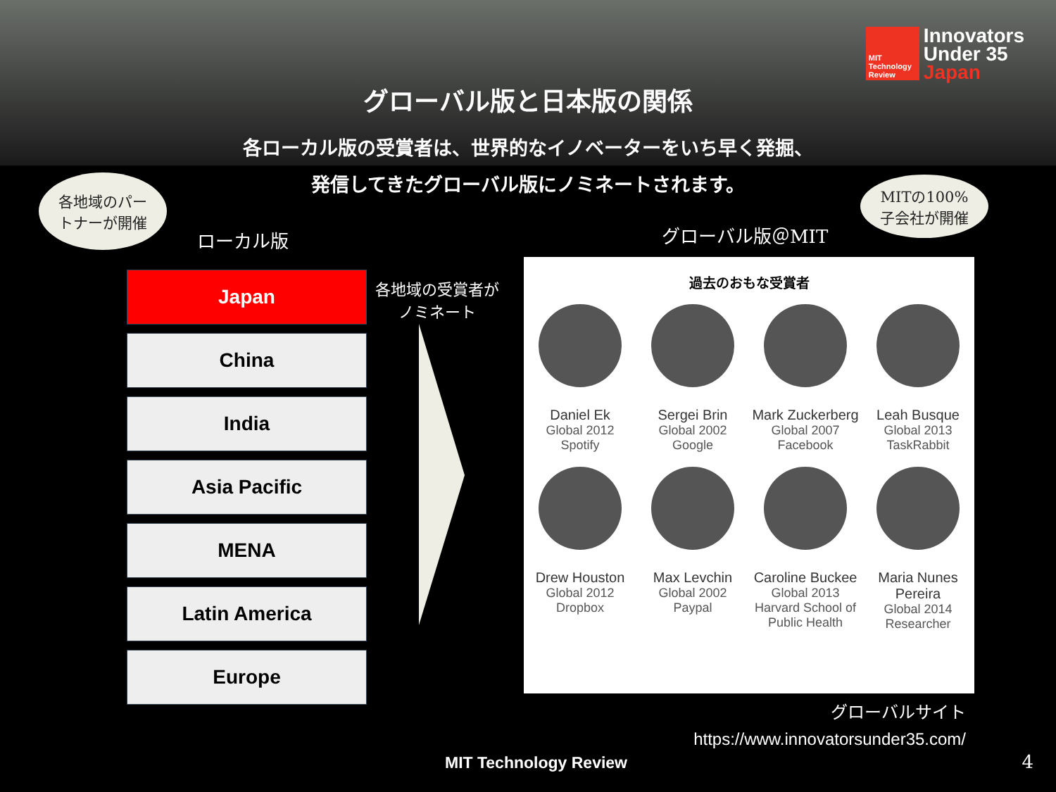MIT Technology Review
Innovators
Under 35
Japan
グローバル版と日本版の関係
各ローカル版の受賞者は、世界的なイノベーターをいち早く発掘、
発信してきたグローバル版にノミネートされます。
各地域のパー
トナーが開催
MITの100%
子会社が開催
ローカル版 グローバル版＠MIT
各地域の受賞者が
ノミネート
Japan
China
India
Asia Pacific
MENA
Latin America
Europe
過去のおもな受賞者
Daniel Ek
Global 2012
Spotify
Sergei Brin
Global 2002
Google
Mark Zuckerberg
Global 2007
Facebook
Leah Busque
Global 2013
TaskRabbit
Drew Houston
Global 2012
Dropbox
Max Levchin
Global 2002
Paypal
Caroline Buckee
Global 2013
Harvard School of Public Health
Maria Nunes Pereira
Global 2014
Researcher
グローバルサイト
https://www.innovatorsunder35.com/
MIT Technology Review 4